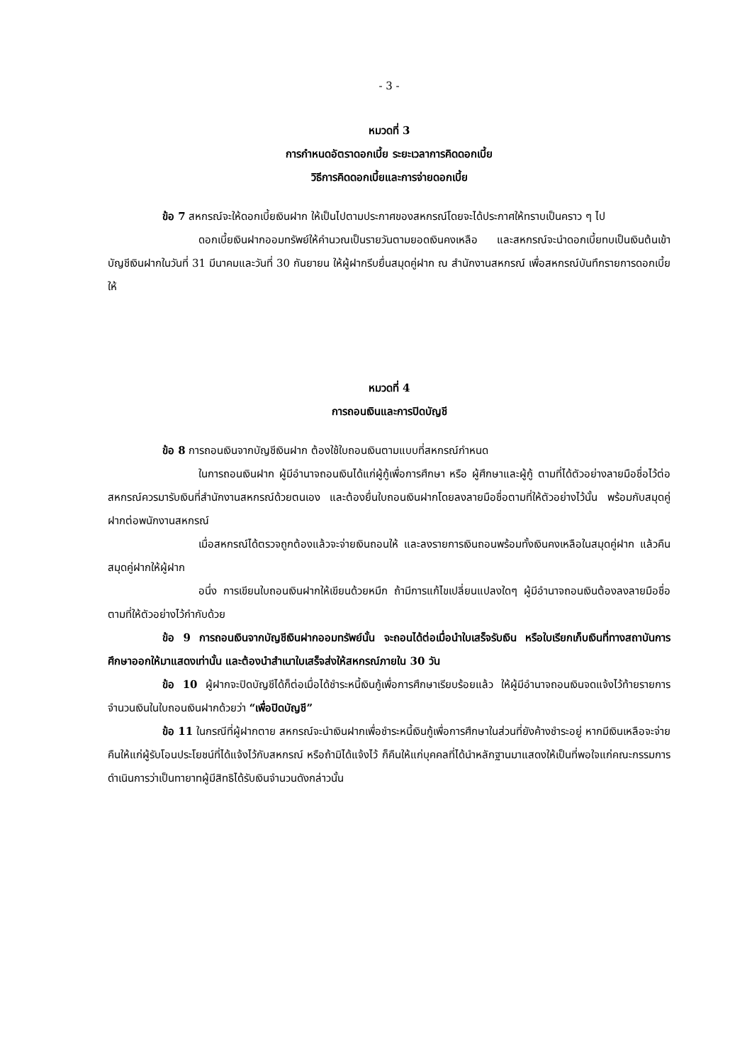- 3 -
หมวดที่ 3
การกำหนดอัตราดอกเบี้ย ระยะเวลาการคิดดอกเบี้ย
วิธีการคิดดอกเบี้ยและการจ่ายดอกเบี้ย
ข้อ 7 สหกรณ์จะให้ดอกเบี้ยเงินฝาก ให้เป็นไปตามประกาศของสหกรณ์โดยจะได้ประกาศให้ทราบเป็นคราว ๆ ไป
ดอกเบี้ยเงินฝากออมทรัพย์ให้คำนวณเป็นรายวันตามยอดเงินคงเหลือ และสหกรณ์จะนำดอกเบี้ยทบเป็นเงินต้นเข้าบัญชีเงินฝากในวันที่ 31 มีนาคมและวันที่ 30 กันยายน ให้ผู้ฝากรีบยื่นสมุดคู่ฝาก ณ สำนักงานสหกรณ์ เพื่อสหกรณ์บันทึกรายการดอกเบี้ยให้
หมวดที่ 4
การถอนเงินและการปิดบัญชี
ข้อ 8 การถอนเงินจากบัญชีเงินฝาก ต้องใช้ใบถอนเงินตามแบบที่สหกรณ์กำหนด
ในการถอนเงินฝาก ผู้มีอำนาจถอนเงินได้แก่ผู้กู้เพื่อการศึกษา หรือ ผู้ศึกษาและผู้กู้ ตามที่ได้ตัวอย่างลายมือชื่อไว้ต่อสหกรณ์ควรมารับเงินที่สำนักงานสหกรณ์ด้วยตนเอง และต้องยื่นใบถอนเงินฝากโดยลงลายมือชื่อตามที่ให้ตัวอย่างไว้นั้น พร้อมกับสมุดคู่ฝากต่อพนักงานสหกรณ์
เมื่อสหกรณ์ได้ตรวจถูกต้องแล้วจะจ่ายเงินถอนให้ และลงรายการเงินถอนพร้อมทั้งเงินคงเหลือในสมุดคู่ฝาก แล้วคืนสมุดคู่ฝากให้ผู้ฝาก
อนึ่ง การเขียนใบถอนเงินฝากให้เขียนด้วยหมึก ถ้ามีการแก้ไขเปลี่ยนแปลงใดๆ ผู้มีอำนาจถอนเงินต้องลงลายมือชื่อตามที่ให้ตัวอย่างไว้กำกับด้วย
ข้อ 9 การถอนเงินจากบัญชีเงินฝากออมทรัพย์นั้น จะถอนได้ต่อเมื่อนำใบเสร็จรับเงิน หรือใบเรียกเก็บเงินที่ทางสถาบันการศึกษาออกให้มาแสดงเท่านั้น และต้องนำสำเนาใบเสร็จส่งให้สหกรณ์ภายใน 30 วัน
ข้อ 10 ผู้ฝากจะปิดบัญชีได้ก็ต่อเมื่อได้ชำระหนี้เงินกู้เพื่อการศึกษาเรียบร้อยแล้ว ให้ผู้มีอำนาจถอนเงินจดแจ้งไว้ท้ายรายการจำนวนเงินในใบถอนเงินฝากด้วยว่า “เพื่อปิดบัญชี”
ข้อ 11 ในกรณีที่ผู้ฝากตาย สหกรณ์จะนำเงินฝากเพื่อชำระหนี้เงินกู้เพื่อการศึกษาในส่วนที่ยังค้างชำระอยู่ หากมีเงินเหลือจะจ่ายคืนให้แก่ผู้รับโอนประโยชน์ที่ได้แจ้งไว้กับสหกรณ์ หรือถ้ามิได้แจ้งไว้ ก็คืนให้แก่บุคคลที่ได้นำหลักฐานมาแสดงให้เป็นที่พอใจแก่คณะกรรมการดำเนินการว่าเป็นทายาทผู้มีสิทธิได้รับเงินจำนวนดังกล่าวนั้น